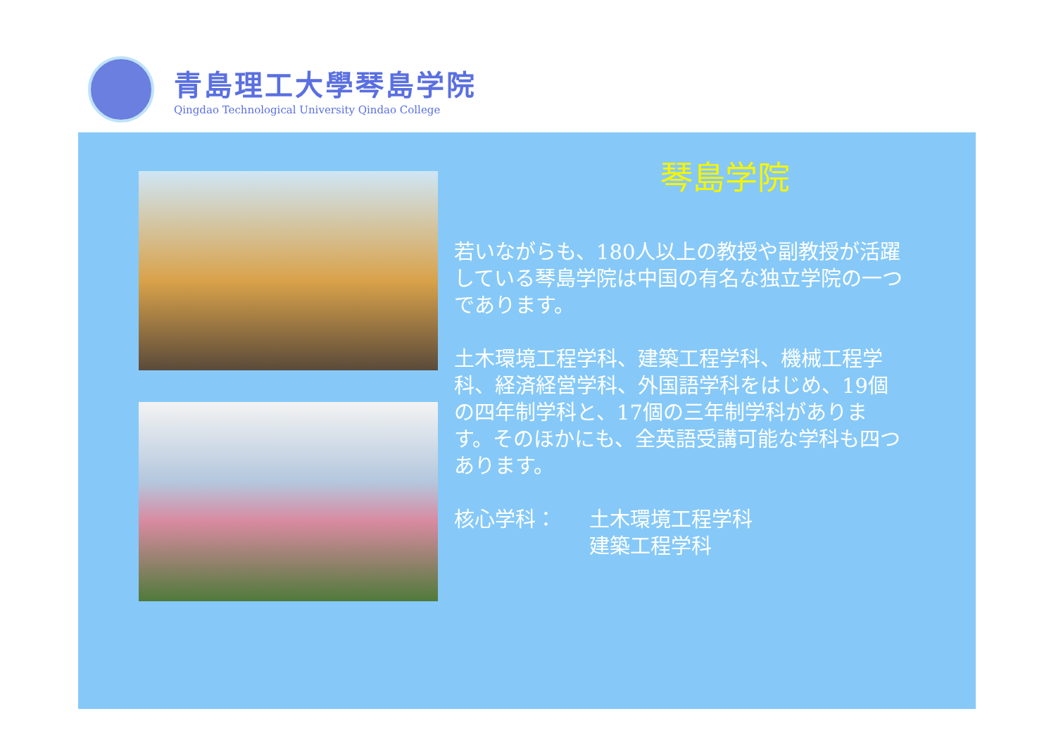青島理工大學琴島学院
Qingdao Technological University Qindao College
琴島学院
若いながらも、180人以上の教授や副教授が活躍している琴島学院は中国の有名な独立学院の一つであります。
土木環境工程学科、建築工程学科、機械工程学科、経済経営学科、外国語学科をはじめ、19個の四年制学科と、17個の三年制学科があります。そのほかにも、全英語受講可能な学科も四つあります。
核心学科： 土木環境工程学科
建築工程学科